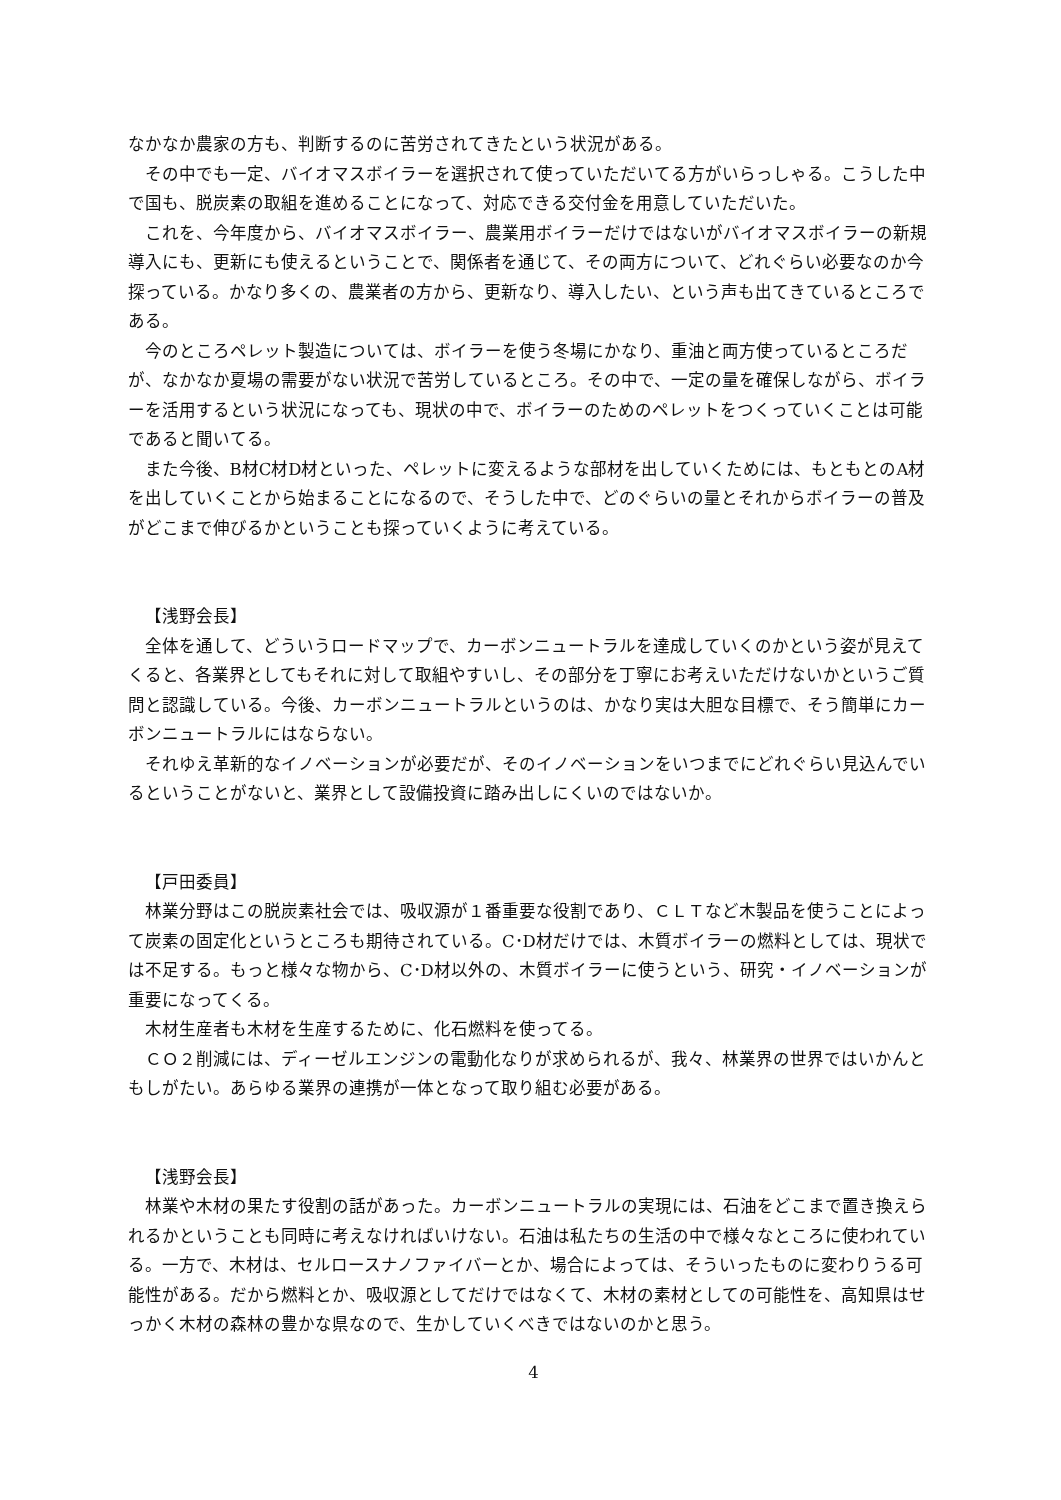なかなか農家の方も、判断するのに苦労されてきたという状況がある。
その中でも一定、バイオマスボイラーを選択されて使っていただいてる方がいらっしゃる。こうした中で国も、脱炭素の取組を進めることになって、対応できる交付金を用意していただいた。
これを、今年度から、バイオマスボイラー、農業用ボイラーだけではないがバイオマスボイラーの新規導入にも、更新にも使えるということで、関係者を通じて、その両方について、どれぐらい必要なのか今探っている。かなり多くの、農業者の方から、更新なり、導入したい、という声も出てきているところである。
今のところペレット製造については、ボイラーを使う冬場にかなり、重油と両方使っているところだが、なかなか夏場の需要がない状況で苦労しているところ。その中で、一定の量を確保しながら、ボイラーを活用するという状況になっても、現状の中で、ボイラーのためのペレットをつくっていくことは可能であると聞いてる。
また今後、B材C材D材といった、ペレットに変えるような部材を出していくためには、もともとのA材を出していくことから始まることになるので、そうした中で、どのぐらいの量とそれからボイラーの普及がどこまで伸びるかということも探っていくように考えている。
【浅野会長】
全体を通して、どういうロードマップで、カーボンニュートラルを達成していくのかという姿が見えてくると、各業界としてもそれに対して取組やすいし、その部分を丁寧にお考えいただけないかというご質問と認識している。今後、カーボンニュートラルというのは、かなり実は大胆な目標で、そう簡単にカーボンニュートラルにはならない。
それゆえ革新的なイノベーションが必要だが、そのイノベーションをいつまでにどれぐらい見込んでいるということがないと、業界として設備投資に踏み出しにくいのではないか。
【戸田委員】
林業分野はこの脱炭素社会では、吸収源が１番重要な役割であり、ＣＬＴなど木製品を使うことによって炭素の固定化というところも期待されている。C･D材だけでは、木質ボイラーの燃料としては、現状では不足する。もっと様々な物から、C･D材以外の、木質ボイラーに使うという、研究・イノベーションが重要になってくる。
木材生産者も木材を生産するために、化石燃料を使ってる。
ＣＯ２削減には、ディーゼルエンジンの電動化なりが求められるが、我々、林業界の世界ではいかんともしがたい。あらゆる業界の連携が一体となって取り組む必要がある。
【浅野会長】
林業や木材の果たす役割の話があった。カーボンニュートラルの実現には、石油をどこまで置き換えられるかということも同時に考えなければいけない。石油は私たちの生活の中で様々なところに使われている。一方で、木材は、セルロースナノファイバーとか、場合によっては、そういったものに変わりうる可能性がある。だから燃料とか、吸収源としてだけではなくて、木材の素材としての可能性を、高知県はせっかく木材の森林の豊かな県なので、生かしていくべきではないのかと思う。
4